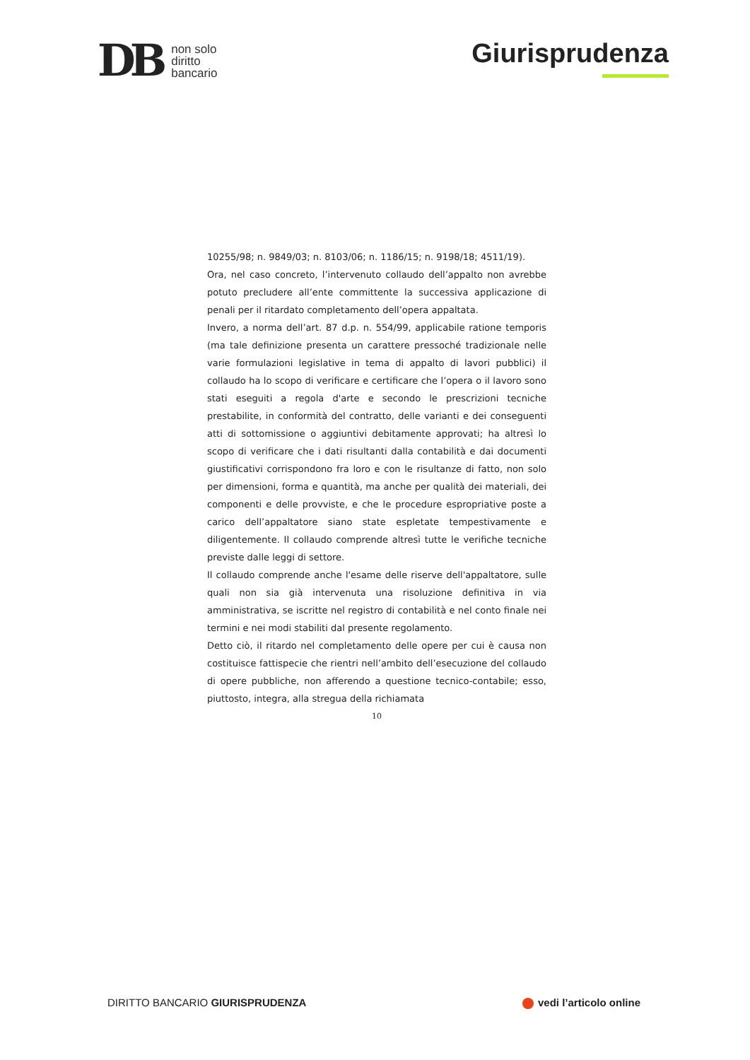DB
non solo
diritto
bancario
Giurisprudenza
10255/98; n. 9849/03; n. 8103/06; n. 1186/15; n. 9198/18; 4511/19).
Ora, nel caso concreto, l’intervenuto collaudo dell’appalto non avrebbe potuto precludere all’ente committente la successiva applicazione di penali per il ritardato completamento dell’opera appaltata.
Invero, a norma dell’art. 87 d.p. n. 554/99, applicabile ratione temporis (ma tale definizione presenta un carattere pressoché tradizionale nelle varie formulazioni legislative in tema di appalto di lavori pubblici) il collaudo ha lo scopo di verificare e certificare che l’opera o il lavoro sono stati eseguiti a regola d'arte e secondo le prescrizioni tecniche prestabilite, in conformità del contratto, delle varianti e dei conseguenti atti di sottomissione o aggiuntivi debitamente approvati; ha altresì lo scopo di verificare che i dati risultanti dalla contabilità e dai documenti giustificativi corrispondono fra loro e con le risultanze di fatto, non solo per dimensioni, forma e quantità, ma anche per qualità dei materiali, dei componenti e delle provviste, e che le procedure espropriative poste a carico dell’appaltatore siano state espletate tempestivamente e diligentemente. Il collaudo comprende altresì tutte le verifiche tecniche previste dalle leggi di settore.
Il collaudo comprende anche l'esame delle riserve dell'appaltatore, sulle quali non sia già intervenuta una risoluzione definitiva in via amministrativa, se iscritte nel registro di contabilità e nel conto finale nei termini e nei modi stabiliti dal presente regolamento.
Detto ciò, il ritardo nel completamento delle opere per cui è causa non costituisce fattispecie che rientri nell’ambito dell’esecuzione del collaudo di opere pubbliche, non afferendo a questione tecnico-contabile; esso, piuttosto, integra, alla stregua della richiamata
10
DIRITTO BANCARIO GIURISPRUDENZA
vedi l’articolo online